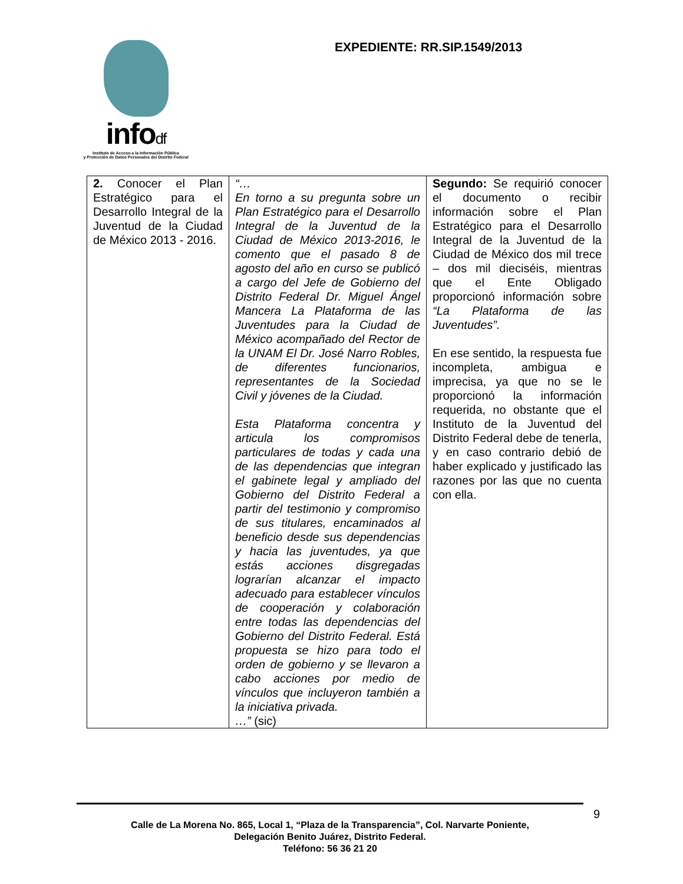infodf
Instituto de Acceso a la Información Pública
y Protección de Datos Personales del Distrito Federal
EXPEDIENTE: RR.SIP.1549/2013
| 2. Conocer el Plan Estratégico para el Desarrollo Integral de la Juventud de la Ciudad de México 2013 - 2016. | “… En torno a su pregunta sobre un Plan Estratégico para el Desarrollo Integral de la Juventud de la Ciudad de México 2013-2016, le comento que el pasado 8 de agosto del año en curso se publicó a cargo del Jefe de Gobierno del Distrito Federal Dr. Miguel Ángel Mancera La Plataforma de las Juventudes para la Ciudad de México acompañado del Rector de la UNAM El Dr. José Narro Robles, de diferentes funcionarios, representantes de la Sociedad Civil y jóvenes de la Ciudad. Esta Plataforma concentra y articula los compromisos particulares de todas y cada una de las dependencias que integran el gabinete legal y ampliado del Gobierno del Distrito Federal a partir del testimonio y compromiso de sus titulares, encaminados al beneficio desde sus dependencias y hacia las juventudes, ya que estás acciones disgregadas lograrían alcanzar el impacto adecuado para establecer vínculos de cooperación y colaboración entre todas las dependencias del Gobierno del Distrito Federal. Está propuesta se hizo para todo el orden de gobierno y se llevaron a cabo acciones por medio de vínculos que incluyeron también a la iniciativa privada. …” (sic) | Segundo: Se requirió conocer el documento o recibir información sobre el Plan Estratégico para el Desarrollo Integral de la Juventud de la Ciudad de México dos mil trece – dos mil dieciséis, mientras que el Ente Obligado proporcionó información sobre “La Plataforma de las Juventudes”. En ese sentido, la respuesta fue incompleta, ambigua e imprecisa, ya que no se le proporcionó la información requerida, no obstante que el Instituto de la Juventud del Distrito Federal debe de tenerla, y en caso contrario debió de haber explicado y justificado las razones por las que no cuenta con ella. |
9
Calle de La Morena No. 865, Local 1, “Plaza de la Transparencia”, Col. Narvarte Poniente,
Delegación Benito Juárez, Distrito Federal.
Teléfono: 56 36 21 20